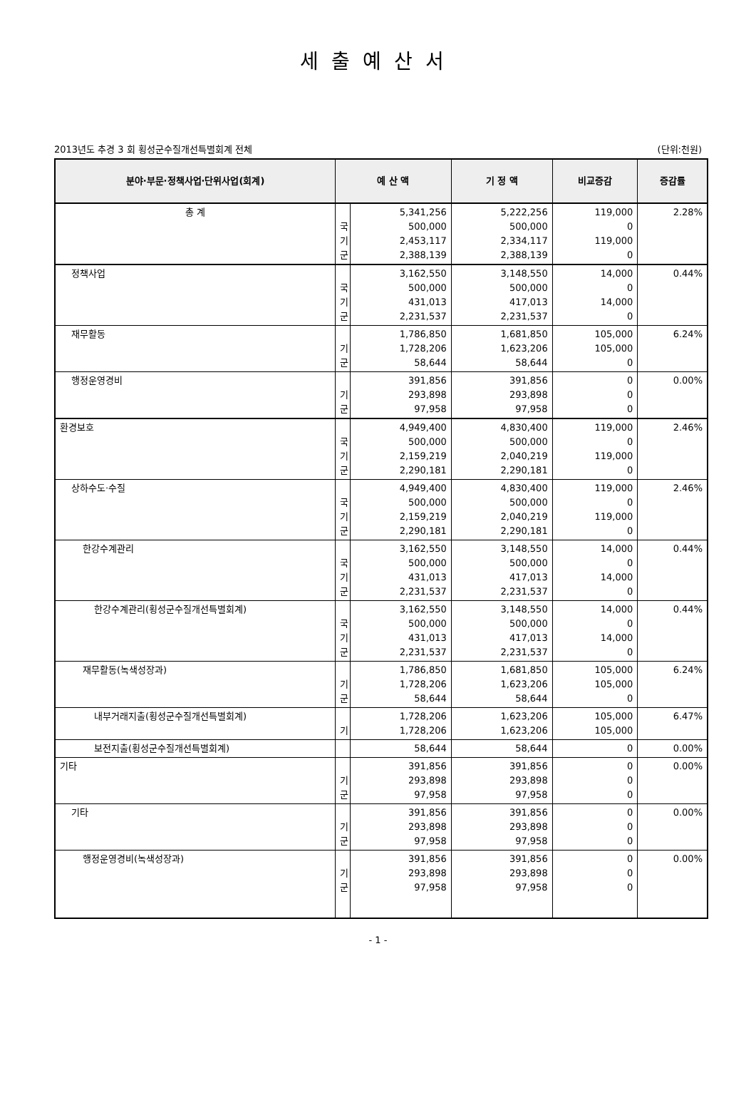세출예산서
2013년도 추경 3 회 횡성군수질개선특별회계 전체 (단위:천원)
| 분야·부문·정책사업·단위사업(회계) | 예 산 액 | | 기 정 액 | 비교증감 | 증감률 |
| --- | --- | --- | --- | --- | --- |
| 총 계 | 국 기 군 | 5,341,256 500,000 2,453,117 2,388,139 | 5,222,256 500,000 2,334,117 2,388,139 | 119,000 0 119,000 0 | 2.28% |
| 정책사업 | 국 기 군 | 3,162,550 500,000 431,013 2,231,537 | 3,148,550 500,000 417,013 2,231,537 | 14,000 0 14,000 0 | 0.44% |
| 재무활동 | 기 군 | 1,786,850 1,728,206 58,644 | 1,681,850 1,623,206 58,644 | 105,000 105,000 0 | 6.24% |
| 행정운영경비 | 기 군 | 391,856 293,898 97,958 | 391,856 293,898 97,958 | 0 0 0 | 0.00% |
| 환경보호 | 국 기 군 | 4,949,400 500,000 2,159,219 2,290,181 | 4,830,400 500,000 2,040,219 2,290,181 | 119,000 0 119,000 0 | 2.46% |
| 상하수도·수질 | 국 기 군 | 4,949,400 500,000 2,159,219 2,290,181 | 4,830,400 500,000 2,040,219 2,290,181 | 119,000 0 119,000 0 | 2.46% |
| 한강수계관리 | 국 기 군 | 3,162,550 500,000 431,013 2,231,537 | 3,148,550 500,000 417,013 2,231,537 | 14,000 0 14,000 0 | 0.44% |
| 한강수계관리(횡성군수질개선특별회계) | 국 기 군 | 3,162,550 500,000 431,013 2,231,537 | 3,148,550 500,000 417,013 2,231,537 | 14,000 0 14,000 0 | 0.44% |
| 재무활동(녹색성장과) | 기 군 | 1,786,850 1,728,206 58,644 | 1,681,850 1,623,206 58,644 | 105,000 105,000 0 | 6.24% |
| 내부거래지출(횡성군수질개선특별회계) | 기 | 1,728,206 1,728,206 | 1,623,206 1,623,206 | 105,000 105,000 | 6.47% |
| 보전지출(횡성군수질개선특별회계) | | 58,644 | 58,644 | 0 | 0.00% |
| 기타 | 기 군 | 391,856 293,898 97,958 | 391,856 293,898 97,958 | 0 0 0 | 0.00% |
| 기타 | 기 군 | 391,856 293,898 97,958 | 391,856 293,898 97,958 | 0 0 0 | 0.00% |
| 행정운영경비(녹색성장과) | 기 군 | 391,856 293,898 97,958 | 391,856 293,898 97,958 | 0 0 0 | 0.00% |
- 1 -